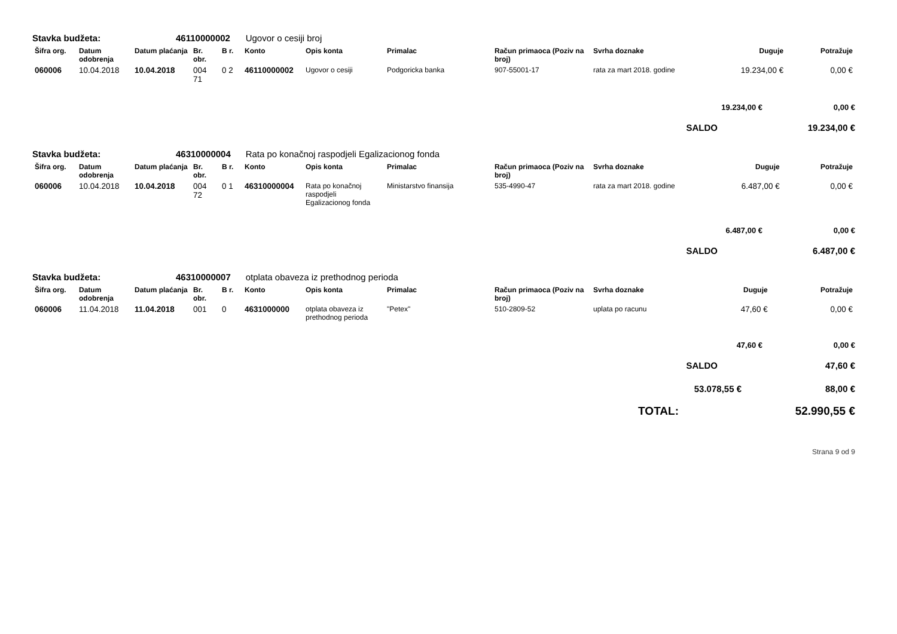Stavka budžeta: 46110000002 Ugovor o cesiji broj
| Šifra org. | Datum odobrenja | Datum plaćanja | Br. obr. | B r. | Konto | Opis konta | Primalac | Račun primaoca (Poziv na broj) | Svrha doznake | Duguje | Potražuje |
| --- | --- | --- | --- | --- | --- | --- | --- | --- | --- | --- | --- |
| 060006 | 10.04.2018 | 10.04.2018 | 004 71 | 0 2 | 46110000002 | Ugovor o cesiji | Podgoricka banka | 907-55001-17 | rata za mart 2018. godine | 19.234,00 € | 0,00 € |
19.234,00 € 0,00 €
SALDO 19.234,00 €
Stavka budžeta: 46310000004 Rata po konačnoj raspodjeli Egalizacionog fonda
| Šifra org. | Datum odobrenja | Datum plaćanja | Br. obr. | B r. | Konto | Opis konta | Primalac | Račun primaoca (Poziv na broj) | Svrha doznake | Duguje | Potražuje |
| --- | --- | --- | --- | --- | --- | --- | --- | --- | --- | --- | --- |
| 060006 | 10.04.2018 | 10.04.2018 | 004 72 | 0 1 | 46310000004 | Rata po konačnoj raspodjeli Egalizacionog fonda | Ministarstvo finansija | 535-4990-47 | rata za mart 2018. godine | 6.487,00 € | 0,00 € |
6.487,00 € 0,00 €
SALDO 6.487,00 €
Stavka budžeta: 46310000007 otplata obaveza iz prethodnog perioda
| Šifra org. | Datum odobrenja | Datum plaćanja | Br. obr. | B r. | Konto | Opis konta | Primalac | Račun primaoca (Poziv na broj) | Svrha doznake | Duguje | Potražuje |
| --- | --- | --- | --- | --- | --- | --- | --- | --- | --- | --- | --- |
| 060006 | 11.04.2018 | 11.04.2018 | 001 | 0 | 4631000000 | otplata obaveza iz prethodnog perioda | "Petex" | 510-2809-52 | uplata po racunu | 47,60 € | 0,00 € |
47,60 € 0,00 €
SALDO 47,60 €
53.078,55 € 88,00 €
TOTAL: 52.990,55 €
Strana 9 od 9